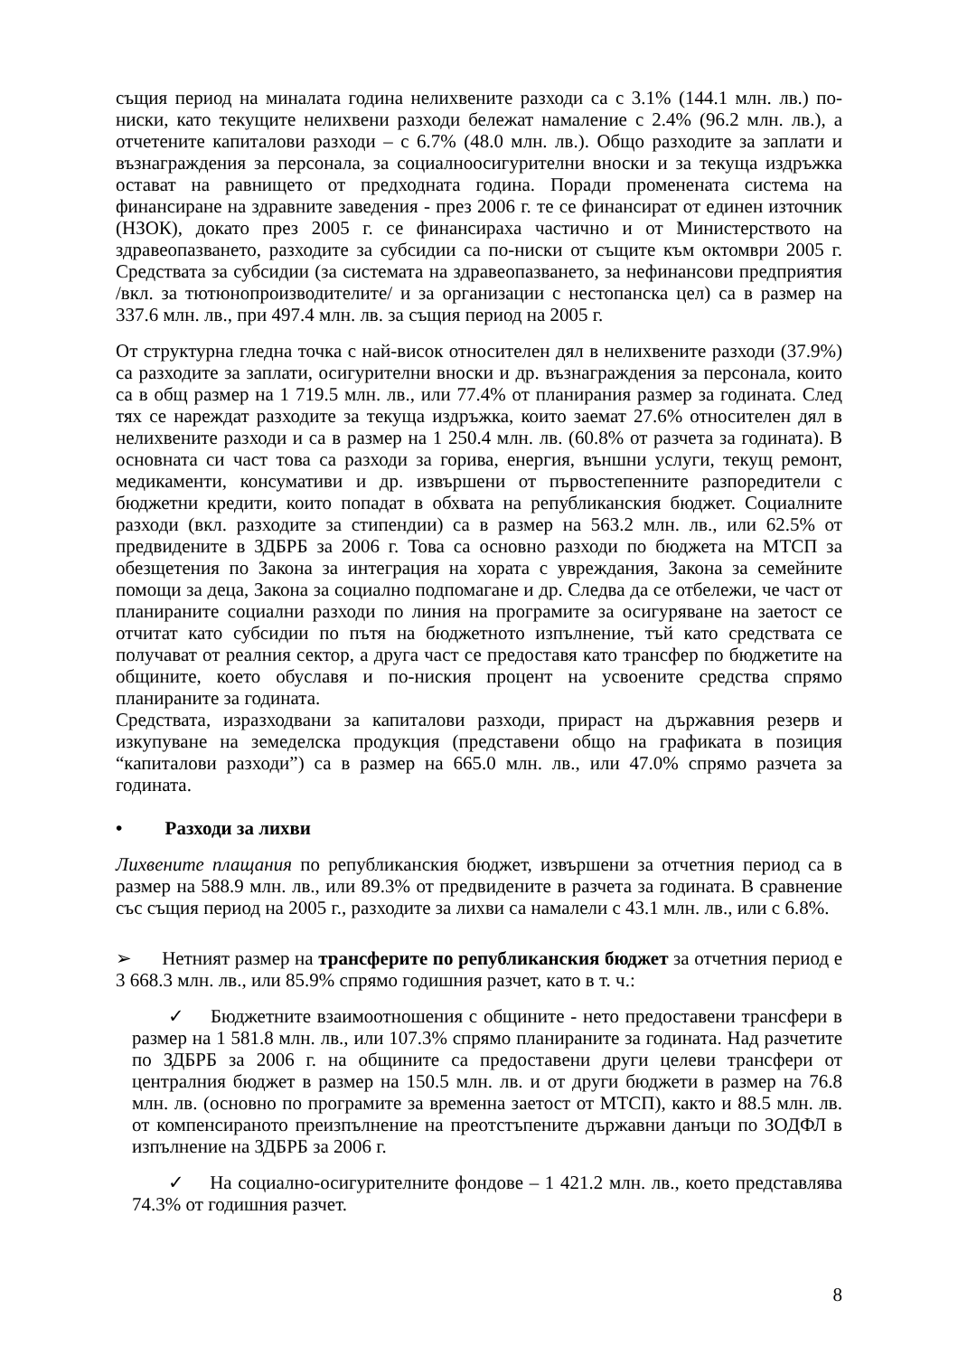същия период на миналата година нелихвените разходи са с 3.1% (144.1 млн. лв.) по-ниски, като текущите нелихвени разходи бележат намаление с 2.4% (96.2 млн. лв.), а отчетените капиталови разходи – с 6.7% (48.0 млн. лв.). Общо разходите за заплати и възнаграждения за персонала, за социалноосигурителни вноски и за текуща издръжка остават на равнището от предходната година. Поради променената система на финансиране на здравните заведения - през 2006 г. те се финансират от единен източник (НЗОК), докато през 2005 г. се финансираха частично и от Министерството на здравеопазването, разходите за субсидии са по-ниски от същите към октомври 2005 г. Средствата за субсидии (за системата на здравеопазването, за нефинансови предприятия /вкл. за тютюнопроизводителите/ и за организации с нестопанска цел) са в размер на 337.6 млн. лв., при 497.4 млн. лв. за същия период на 2005 г.
От структурна гледна точка с най-висок относителен дял в нелихвените разходи (37.9%) са разходите за заплати, осигурителни вноски и др. възнаграждения за персонала, които са в общ размер на 1 719.5 млн. лв., или 77.4% от планирания размер за годината. След тях се нареждат разходите за текуща издръжка, които заемат 27.6% относителен дял в нелихвените разходи и са в размер на 1 250.4 млн. лв. (60.8% от разчета за годината). В основната си част това са разходи за горива, енергия, външни услуги, текущ ремонт, медикаменти, консумативи и др. извършени от първостепенните разпоредители с бюджетни кредити, които попадат в обхвата на републиканския бюджет. Социалните разходи (вкл. разходите за стипендии) са в размер на 563.2 млн. лв., или 62.5% от предвидените в ЗДБРБ за 2006 г. Това са основно разходи по бюджета на МТСП за обезщетения по Закона за интеграция на хората с увреждания, Закона за семейните помощи за деца, Закона за социално подпомагане и др. Следва да се отбележи, че част от планираните социални разходи по линия на програмите за осигуряване на заетост се отчитат като субсидии по пътя на бюджетното изпълнение, тъй като средствата се получават от реалния сектор, а друга част се предоставя като трансфер по бюджетите на общините, което обуславя и по-ниския процент на усвоените средства спрямо планираните за годината.
Средствата, изразходвани за капиталови разходи, прираст на държавния резерв и изкупуване на земеделска продукция (представени общо на графиката в позиция “капиталови разходи”) са в размер на 665.0 млн. лв., или 47.0% спрямо разчета за годината.
• Разходи за лихви
Лихвените плащания по републиканския бюджет, извършени за отчетния период са в размер на 588.9 млн. лв., или 89.3% от предвидените в разчета за годината. В сравнение със същия период на 2005 г., разходите за лихви са намалели с 43.1 млн. лв., или с 6.8%.
➢ Нетният размер на трансферите по републиканския бюджет за отчетния период е 3 668.3 млн. лв., или 85.9% спрямо годишния разчет, като в т. ч.:
✓ Бюджетните взаимоотношения с общините - нето предоставени трансфери в размер на 1 581.8 млн. лв., или 107.3% спрямо планираните за годината. Над разчетите по ЗДБРБ за 2006 г. на общините са предоставени други целеви трансфери от централния бюджет в размер на 150.5 млн. лв. и от други бюджети в размер на 76.8 млн. лв. (основно по програмите за временна заетост от МТСП), както и 88.5 млн. лв. от компенсираното преизпълнение на преотстъпените държавни данъци по ЗОДФЛ в изпълнение на ЗДБРБ за 2006 г.
✓ На социално-осигурителните фондове – 1 421.2 млн. лв., което представлява 74.3% от годишния разчет.
8